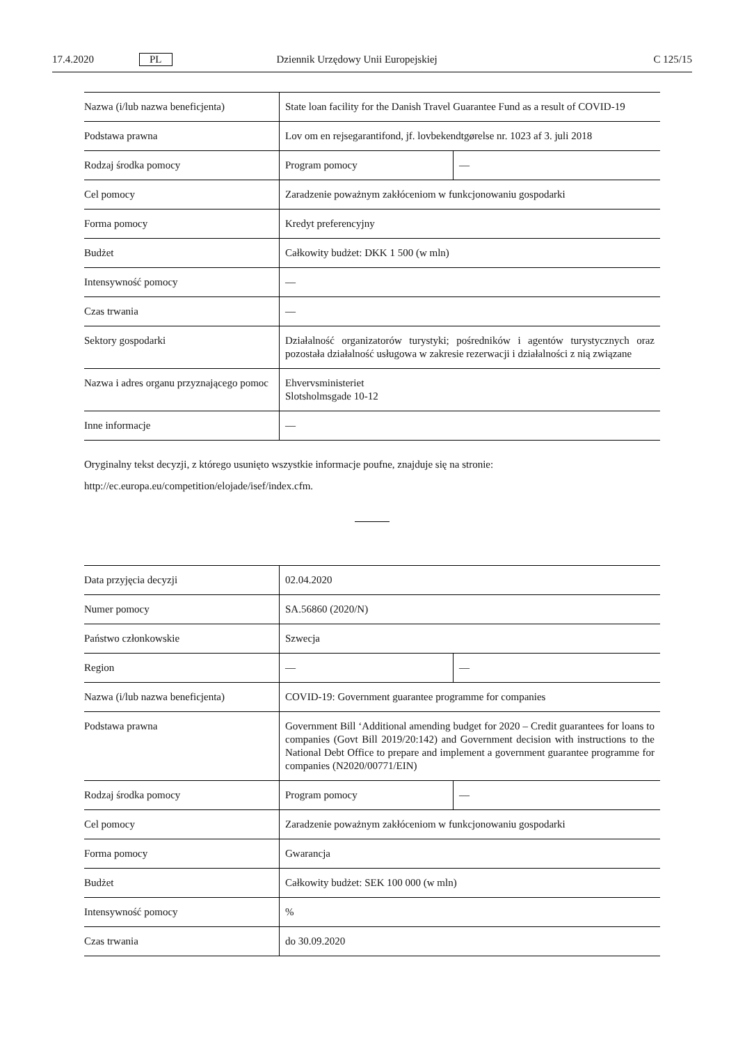17.4.2020 PL Dziennik Urzędowy Unii Europejskiej C 125/15
| Nazwa (i/lub nazwa beneficjenta) | State loan facility for the Danish Travel Guarantee Fund as a result of COVID-19 | |
| Podstawa prawna | Lov om en rejsegarantifond, jf. lovbekendtgørelse nr. 1023 af 3. juli 2018 | |
| Rodzaj środka pomocy | Program pomocy | — |
| Cel pomocy | Zaradzenie poważnym zakłóceniom w funkcjonowaniu gospodarki | |
| Forma pomocy | Kredyt preferencyjny | |
| Budżet | Całkowity budżet: DKK 1 500 (w mln) | |
| Intensywność pomocy | — | |
| Czas trwania | — | |
| Sektory gospodarki | Działalność organizatorów turystyki; pośredników i agentów turystycznych oraz pozostała działalność usługowa w zakresie rezerwacji i działalności z nią związane | |
| Nazwa i adres organu przyznającego pomoc | Ehvervsministeriet Slotsholmsgade 10-12 | |
| Inne informacje | — | |
Oryginalny tekst decyzji, z którego usunięto wszystkie informacje poufne, znajduje się na stronie:
http://ec.europa.eu/competition/elojade/isef/index.cfm.
| Data przyjęcia decyzji | 02.04.2020 | |
| Numer pomocy | SA.56860 (2020/N) | |
| Państwo członkowskie | Szwecja | |
| Region | — | — |
| Nazwa (i/lub nazwa beneficjenta) | COVID-19: Government guarantee programme for companies | |
| Podstawa prawna | Government Bill ‘Additional amending budget for 2020 – Credit guarantees for loans to companies (Govt Bill 2019/20:142) and Government decision with instructions to the National Debt Office to prepare and implement a government guarantee programme for companies (N2020/00771/EIN) | |
| Rodzaj środka pomocy | Program pomocy | — |
| Cel pomocy | Zaradzenie poważnym zakłóceniom w funkcjonowaniu gospodarki | |
| Forma pomocy | Gwarancja | |
| Budżet | Całkowity budżet: SEK 100 000 (w mln) | |
| Intensywność pomocy | % | |
| Czas trwania | do 30.09.2020 | |